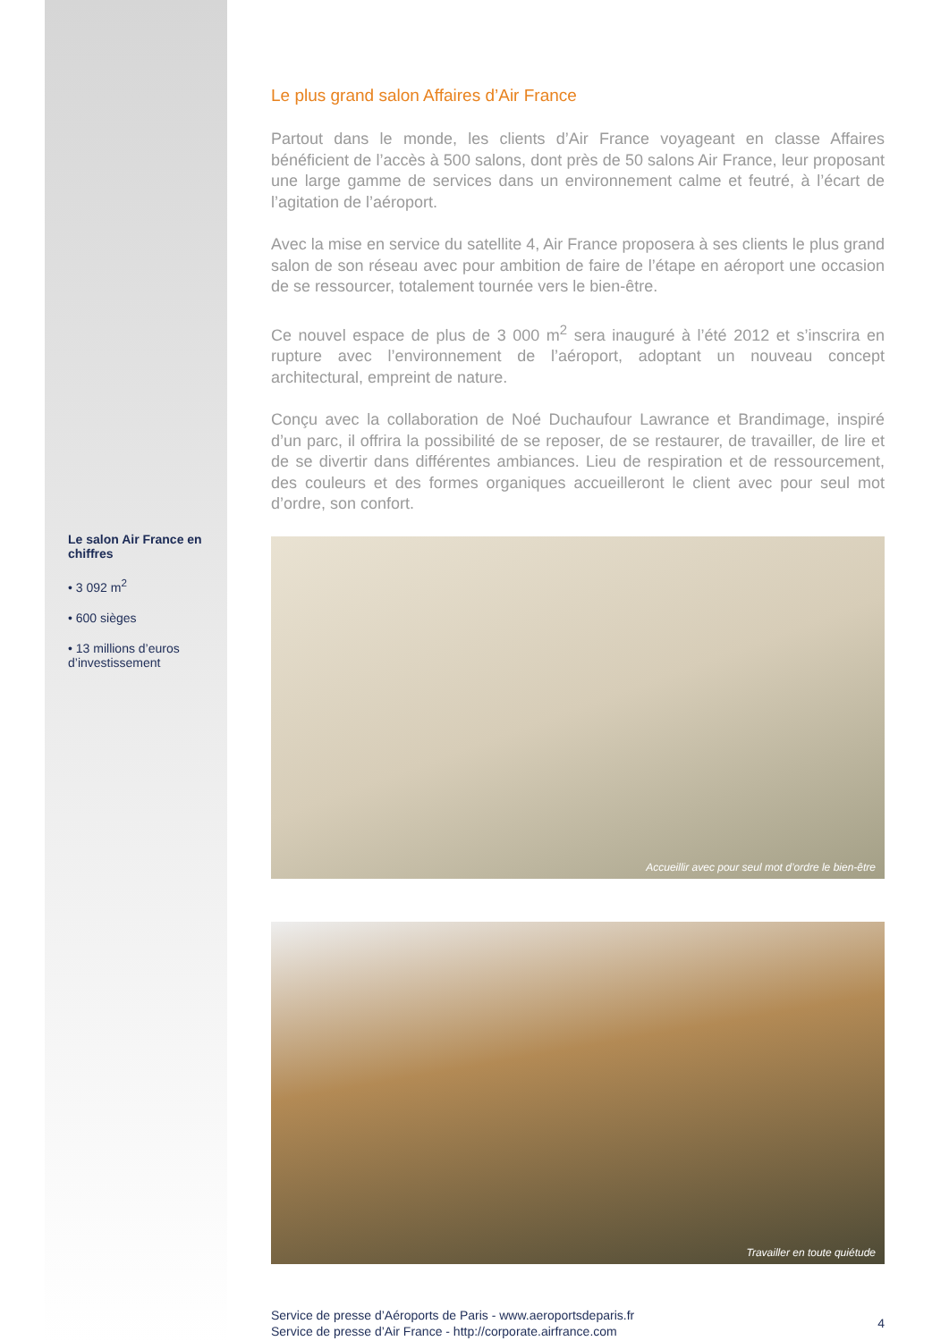Le salon Air France en chiffres
• 3 092 m<sup>2</sup>
• 600 sièges
• 13 millions d’euros d’investissement
Le plus grand salon Affaires d’Air France
Partout dans le monde, les clients d’Air France voyageant en classe Affaires bénéficient de l’accès à 500 salons, dont près de 50 salons Air France, leur proposant une large gamme de services dans un environnement calme et feutré, à l’écart de l’agitation de l’aéroport.
Avec la mise en service du satellite 4, Air France proposera à ses clients le plus grand salon de son réseau avec pour ambition de faire de l’étape en aéroport une occasion de se ressourcer, totalement tournée vers le bien-être.
Ce nouvel espace de plus de 3 000 m<sup>2</sup> sera inauguré à l’été 2012 et s’inscrira en rupture avec l’environnement de l’aéroport, adoptant un nouveau concept architectural, empreint de nature.
Conçu avec la collaboration de Noé Duchaufour Lawrance et Brandimage, inspiré d’un parc, il offrira la possibilité de se reposer, de se restaurer, de travailler, de lire et de se divertir dans différentes ambiances. Lieu de respiration et de ressourcement, des couleurs et des formes organiques accueilleront le client avec pour seul mot d’ordre, son confort.
Accueillir avec pour seul mot d’ordre le bien-être
Travailler en toute quiétude
Service de presse d’Aéroports de Paris - www.aeroportsdeparis.fr
Service de presse d’Air France - http://corporate.airfrance.com
4